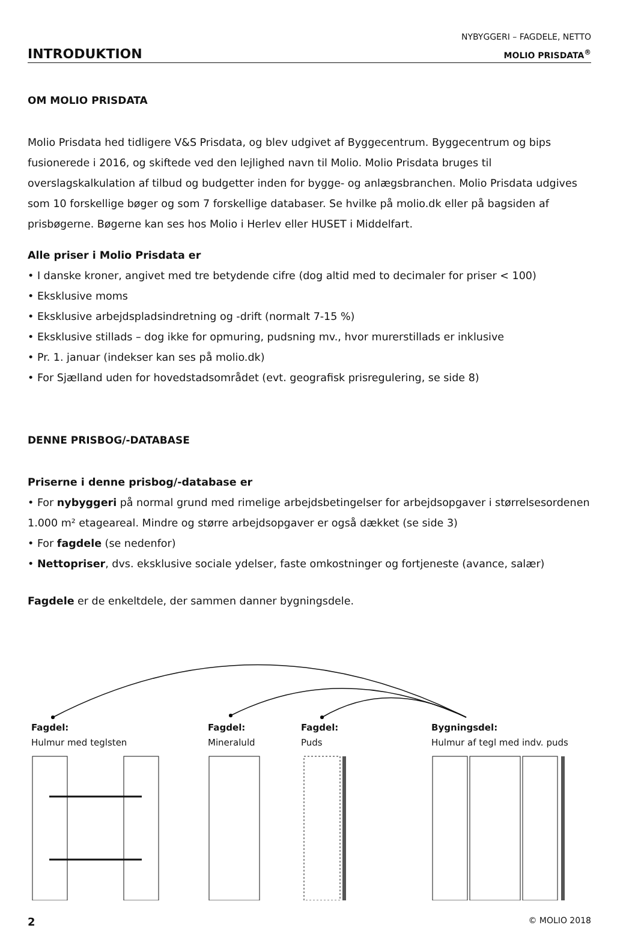INTRODUKTION
NYBYGGERI – FAGDELE, NETTO
MOLIO PRISDATA<sup>®</sup>
OM MOLIO PRISDATA
Molio Prisdata hed tidligere V&S Prisdata, og blev udgivet af Byggecentrum. Byggecentrum og bips fusionerede i 2016, og skiftede ved den lejlighed navn til Molio. Molio Prisdata bruges til overslagskalkulation af tilbud og budgetter inden for bygge- og anlægsbranchen. Molio Prisdata udgives som 10 forskellige bøger og som 7 forskellige databaser. Se hvilke på molio.dk eller på bagsiden af prisbøgerne. Bøgerne kan ses hos Molio i Herlev eller HUSET i Middelfart.
Alle priser i Molio Prisdata er
• I danske kroner, angivet med tre betydende cifre (dog altid med to decimaler for priser < 100)
• Eksklusive moms
• Eksklusive arbejdspladsindretning og -drift (normalt 7-15 %)
• Eksklusive stillads – dog ikke for opmuring, pudsning mv., hvor murerstillads er inklusive
• Pr. 1. januar (indekser kan ses på molio.dk)
• For Sjælland uden for hovedstadsområdet (evt. geografisk prisregulering, se side 8)
DENNE PRISBOG/-DATABASE
Priserne i denne prisbog/-database er
• For nybyggeri på normal grund med rimelige arbejdsbetingelser for arbejdsopgaver i størrelsesordenen 1.000 m² etageareal. Mindre og større arbejdsopgaver er også dækket (se side 3)
• For fagdele (se nedenfor)
• Nettopriser, dvs. eksklusive sociale ydelser, faste omkostninger og fortjeneste (avance, salær)
Fagdele er de enkeltdele, der sammen danner bygningsdele.
Fagdel:
Hulmur med teglsten
Fagdel:
Mineraluld
Fagdel:
Puds
Bygningsdel:
Hulmur af tegl med indv. puds
2 © MOLIO 2018